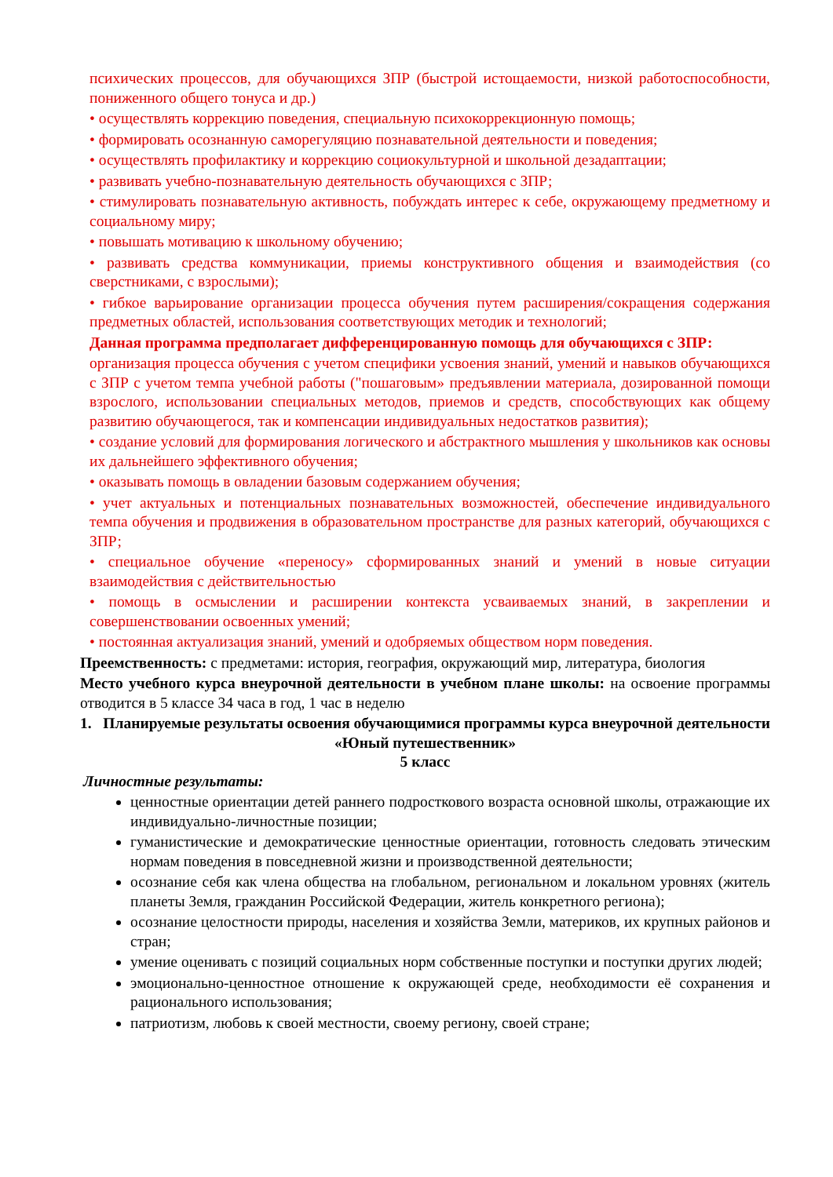психических процессов, для обучающихся ЗПР (быстрой истощаемости, низкой работоспособности, пониженного общего тонуса и др.)
• осуществлять коррекцию поведения, специальную психокоррекционную помощь;
• формировать осознанную саморегуляцию познавательной деятельности и поведения;
• осуществлять профилактику и коррекцию социокультурной и школьной дезадаптации;
• развивать учебно-познавательную деятельность обучающихся с ЗПР;
• стимулировать познавательную активность, побуждать интерес к себе, окружающему предметному и социальному миру;
• повышать мотивацию к школьному обучению;
• развивать средства коммуникации, приемы конструктивного общения и взаимодействия (со сверстниками, с взрослыми);
• гибкое варьирование организации процесса обучения путем расширения/сокращения содержания предметных областей, использования соответствующих методик и технологий;
Данная программа предполагает дифференцированную помощь для обучающихся с ЗПР:
организация процесса обучения с учетом специфики усвоения знаний, умений и навыков обучающихся с ЗПР с учетом темпа учебной работы ("пошаговым» предъявлении материала, дозированной помощи взрослого, использовании специальных методов, приемов и средств, способствующих как общему развитию обучающегося, так и компенсации индивидуальных недостатков развития);
• создание условий для формирования логического и абстрактного мышления у школьников как основы их дальнейшего эффективного обучения;
• оказывать помощь в овладении базовым содержанием обучения;
• учет актуальных и потенциальных познавательных возможностей, обеспечение индивидуального темпа обучения и продвижения в образовательном пространстве для разных категорий, обучающихся с ЗПР;
• специальное обучение «переносу» сформированных знаний и умений в новые ситуации взаимодействия с действительностью
• помощь в осмыслении и расширении контекста усваиваемых знаний, в закреплении и совершенствовании освоенных умений;
• постоянная актуализация знаний, умений и одобряемых обществом норм поведения.
Преемственность: с предметами: история, география, окружающий мир, литература, биология
Место учебного курса внеурочной деятельности в учебном плане школы: на освоение программы отводится в 5 классе 34 часа в год, 1 час в неделю
1. Планируемые результаты освоения обучающимися программы курса внеурочной деятельности «Юный путешественник»
5 класс
Личностные результаты:
ценностные ориентации детей раннего подросткового возраста основной школы, отражающие их индивидуально-личностные позиции;
гуманистические и демократические ценностные ориентации, готовность следовать этическим нормам поведения в повседневной жизни и производственной деятельности;
осознание себя как члена общества на глобальном, региональном и локальном уровнях (житель планеты Земля, гражданин Российской Федерации, житель конкретного региона);
осознание целостности природы, населения и хозяйства Земли, материков, их крупных районов и стран;
умение оценивать с позиций социальных норм собственные поступки и поступки других людей;
эмоционально-ценностное отношение к окружающей среде, необходимости её сохранения и рационального использования;
патриотизм, любовь к своей местности, своему региону, своей стране;